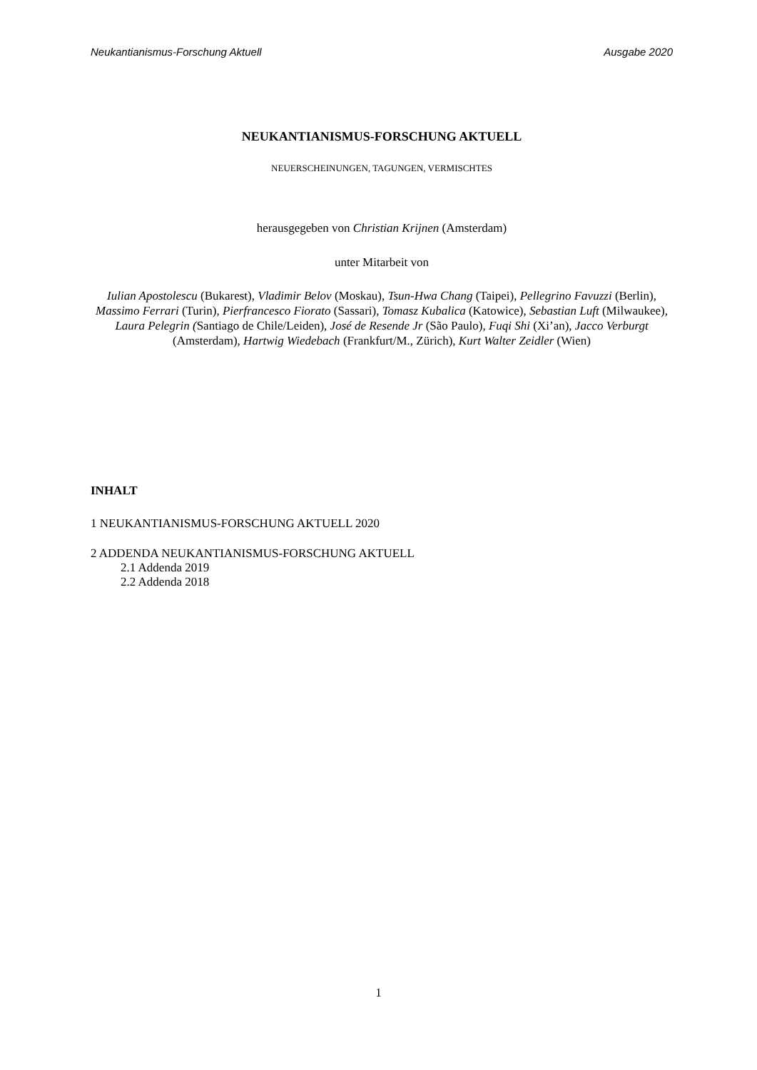Neukantianismus-Forschung Aktuell Ausgabe 2020
NEUKANTIANISMUS-FORSCHUNG AKTUELL
NEUERSCHEINUNGEN, TAGUNGEN, VERMISCHTES
herausgegeben von Christian Krijnen (Amsterdam)
unter Mitarbeit von
Iulian Apostolescu (Bukarest), Vladimir Belov (Moskau), Tsun-Hwa Chang (Taipei), Pellegrino Favuzzi (Berlin), Massimo Ferrari (Turin), Pierfrancesco Fiorato (Sassari), Tomasz Kubalica (Katowice), Sebastian Luft (Milwaukee), Laura Pelegrin (Santiago de Chile/Leiden), José de Resende Jr (São Paulo), Fuqi Shi (Xi’an), Jacco Verburgt (Amsterdam), Hartwig Wiedebach (Frankfurt/M., Zürich), Kurt Walter Zeidler (Wien)
INHALT
1 NEUKANTIANISMUS-FORSCHUNG AKTUELL 2020
2 ADDENDA NEUKANTIANISMUS-FORSCHUNG AKTUELL
2.1 Addenda 2019
2.2 Addenda 2018
1